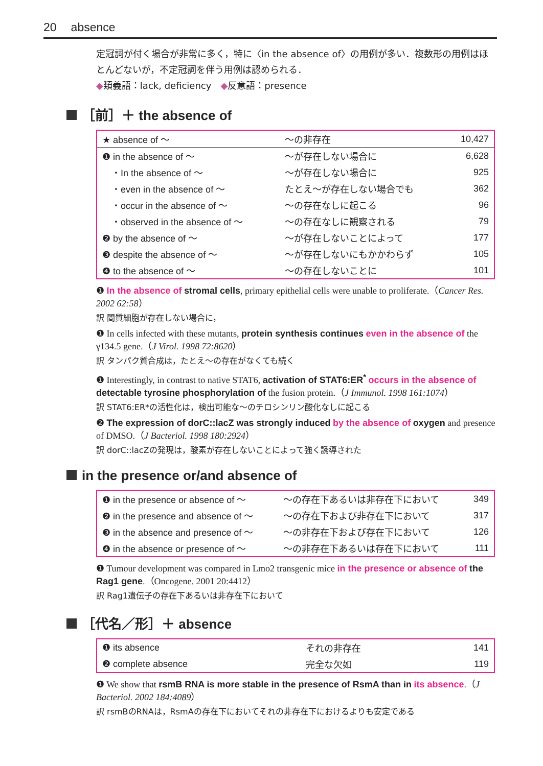20 absence
定冠詞が付く場合が非常に多く，特に〈in the absence of〉の用例が多い．複数形の用例はほとんどないが，不定冠詞を伴う用例は認められる．
◆類義語：lack, deficiency　◆反意語：presence
［前］＋ the absence of
| ★ absence of ～ | ～の非存在 | 10,427 |
| ❶ in the absence of ～ | ～が存在しない場合に | 6,628 |
| ・In the absence of ～ | ～が存在しない場合に | 925 |
| ・even in the absence of ～ | たとえ～が存在しない場合でも | 362 |
| ・occur in the absence of ～ | ～の存在なしに起こる | 96 |
| ・observed in the absence of ～ | ～の存在なしに観察される | 79 |
| ❷ by the absence of ～ | ～が存在しないことによって | 177 |
| ❸ despite the absence of ～ | ～が存在しないにもかかわらず | 105 |
| ❹ to the absence of ～ | ～の存在しないことに | 101 |
❶ In the absence of stromal cells, primary epithelial cells were unable to proliferate.（Cancer Res. 2002 62:58）
訳 間質細胞が存在しない場合に，
❶ In cells infected with these mutants, protein synthesis continues even in the absence of the γ134.5 gene.（J Virol. 1998 72:8620）
訳 タンパク質合成は，たとえ～の存在がなくても続く
❶ Interestingly, in contrast to native STAT6, activation of STAT6:ER<sup>*</sup> occurs in the absence of detectable tyrosine phosphorylation of the fusion protein.（J Immunol. 1998 161:1074）
訳 STAT6:ER*の活性化は，検出可能な～のチロシンリン酸化なしに起こる
❷ The expression of dorC::lacZ was strongly induced by the absence of oxygen and presence of DMSO.（J Bacteriol. 1998 180:2924）
訳 dorC::lacZの発現は，酸素が存在しないことによって強く誘導された
in the presence or/and absence of
| ❶ in the presence or absence of ～ | ～の存在下あるいは非存在下において | 349 |
| ❷ in the presence and absence of ～ | ～の存在下および非存在下において | 317 |
| ❸ in the absence and presence of ～ | ～の非存在下および存在下において | 126 |
| ❹ in the absence or presence of ～ | ～の非存在下あるいは存在下において | 111 |
❶ Tumour development was compared in Lmo2 transgenic mice in the presence or absence of the Rag1 gene.（Oncogene. 2001 20:4412）
訳 Rag1遺伝子の存在下あるいは非存在下において
［代名／形］＋ absence
| ❶ its absence | それの非存在 | 141 |
| ❷ complete absence | 完全な欠如 | 119 |
❶ We show that rsmB RNA is more stable in the presence of RsmA than in its absence.（J Bacteriol. 2002 184:4089）
訳 rsmBのRNAは，RsmAの存在下においてそれの非存在下におけるよりも安定である